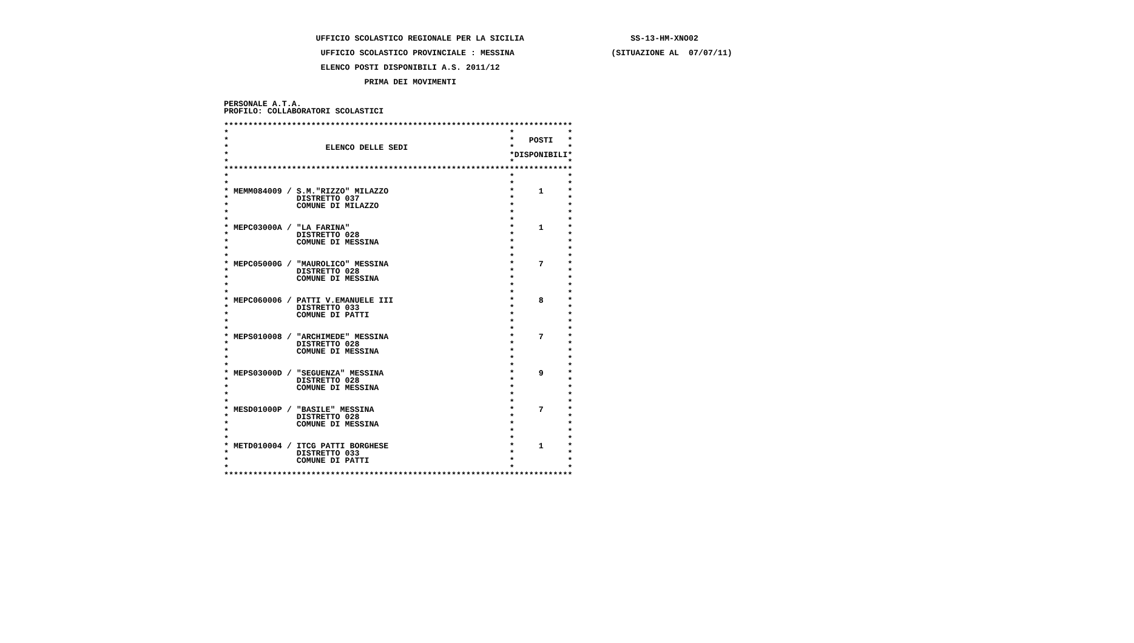UFFICIO SCOLASTICO REGIONALE PER LA SICILIA                      SS-13-HM-XNO02

                    UFFICIO SCOLASTICO PROVINCIALE : MESSINA                    (SITUAZIONE AL  07/07/11)

                    ELENCO POSTI DISPONIBILI A.S. 2011/12

                             PRIMA DEI MOVIMENTI


PERSONALE A.T.A.
PROFILO: COLLABORATORI SCOLASTICI

************************************************************************
***
**   POSTI*
*                    ELENCO DELLE SEDI**
**DISPONIBILI*
***
************************************************************************
***
***
* MEMM084009 / S.M."RIZZO" MILAZZO*     1*
*              DISTRETTO 037**
*              COMUNE DI MILAZZO**
***
***
* MEPC03000A / "LA FARINA"*     1*
*              DISTRETTO 028**
*              COMUNE DI MESSINA**
***
***
* MEPC05000G / "MAUROLICO" MESSINA*     7*
*              DISTRETTO 028**
*              COMUNE DI MESSINA**
***
***
* MEPC060006 / PATTI V.EMANUELE III*     8*
*              DISTRETTO 033**
*              COMUNE DI PATTI**
***
***
* MEPS010008 / "ARCHIMEDE" MESSINA*     7*
*              DISTRETTO 028**
*              COMUNE DI MESSINA**
***
***
* MEPS03000D / "SEGUENZA" MESSINA*     9*
*              DISTRETTO 028**
*              COMUNE DI MESSINA**
***
***
* MESD01000P / "BASILE" MESSINA*     7*
*              DISTRETTO 028**
*              COMUNE DI MESSINA**
***
***
* METD010004 / ITCG PATTI BORGHESE*     1*
*              DISTRETTO 033**
*              COMUNE DI PATTI**
***
************************************************************************